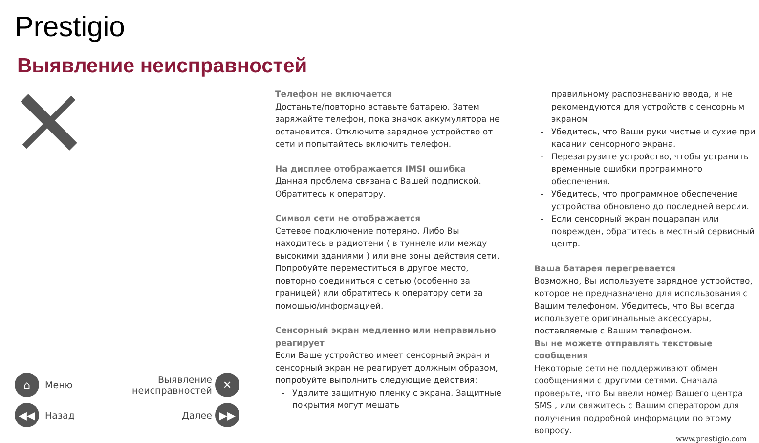Prestigio
Выявление неисправностей
⌂ Меню Выявление
неисправностей ✕
◀◀ Назад Далее ▶▶
Телефон не включается
Достаньте/повторно вставьте батарею. Затем заряжайте телефон, пока значок аккумулятора не остановится. Отключите зарядное устройство от сети и попытайтесь включить телефон.
На дисплее отображается IMSI ошибка
Данная проблема связана с Вашей подпиской. Обратитесь к оператору.
Символ сети не отображается
Сетевое подключение потеряно. Либо Вы находитесь в радиотени ( в туннеле или между высокими зданиями ) или вне зоны действия сети. Попробуйте переместиться в другое место, повторно соединиться с сетью (особенно за границей) или обратитесь к оператору сети за помощью/информацией.
Сенсорный экран медленно или неправильно реагирует
Если Ваше устройство имеет сенсорный экран и сенсорный экран не реагирует должным образом, попробуйте выполнить следующие действия:
Удалите защитную пленку с экрана. Защитные покрытия могут мешать
правильному распознаванию ввода, и не рекомендуются для устройств с сенсорным экраном
Убедитесь, что Ваши руки чистые и сухие при касании сенсорного экрана.
Перезагрузите устройство, чтобы устранить временные ошибки программного обеспечения.
Убедитесь, что программное обеспечение устройства обновлено до последней версии.
Если сенсорный экран поцарапан или поврежден, обратитесь в местный сервисный центр.
Ваша батарея перегревается
Возможно, Вы используете зарядное устройство, которое не предназначено для использования с Вашим телефоном. Убедитесь, что Вы всегда используете оригинальные аксессуары, поставляемые с Вашим телефоном.
Вы не можете отправлять текстовые сообщения
Некоторые сети не поддерживают обмен сообщениями с другими сетями. Сначала проверьте, что Вы ввели номер Вашего центра SMS , или свяжитесь с Вашим оператором для получения подробной информации по этому вопросу.
www.prestigio.com